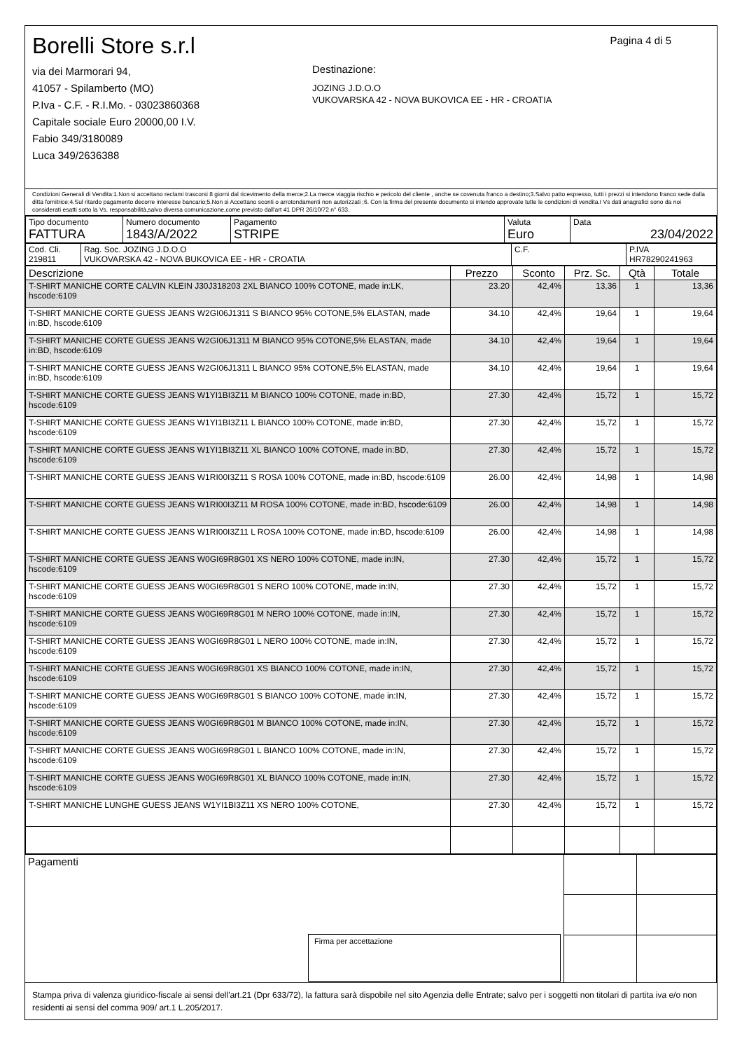Pagina 4 di 5
Borelli Store s.r.l
via dei Marmorari 94,
41057 - Spilamberto (MO)
P.Iva - C.F. - R.I.Mo. - 03023860368
Capitale sociale Euro 20000,00 I.V.
Fabio 349/3180089
Luca 349/2636388
Destinazione:
JOZING J.D.O.O
VUKOVARSKA 42 - NOVA BUKOVICA EE - HR - CROATIA
Condizioni Generali di Vendita:1.Non si accettano reclami trascorsi 8 giorni dal ricevimento della merce;2.La merce viaggia rischio e pericolo del cliente , anche se covenuta franco a destino;3.Salvo patto espresso, tutti i prezzi si intendono franco sede dalla ditta fornitrice;4.Sul ritardo pagamento decorre interesse bancario;5.Non si Accettano sconti o arrotondamenti non autorizzati ;6. Con la firma del presente documento si intendo approvate tutte le condizioni di vendita.I Vs dati anagrafici sono da noi considerati esatti sotto la Vs. responsabilità,salvo diversa comunicazione,come previsto dall'art 41 DPR 26/10/72 n° 633.
| Tipo documento FATTURA | Numero documento 1843/A/2022 | Pagamento STRIPE | Valuta Euro | Data 23/04/2022 |
| Cod. Cli. 219811 | Rag. Soc. JOZING J.D.O.O VUKOVARSKA 42 - NOVA BUKOVICA EE - HR - CROATIA | C.F. | P.IVA HR78290241963 |
| Descrizione | Prezzo | Sconto | Prz. Sc. | Qtà | Totale |
| --- | --- | --- | --- | --- | --- |
| T-SHIRT MANICHE CORTE CALVIN KLEIN J30J318203 2XL BIANCO 100% COTONE, made in:LK, hscode:6109 | 23.20 | 42,4% | 13,36 | 1 | 13,36 |
| T-SHIRT MANICHE CORTE GUESS JEANS W2GI06J1311 S BIANCO 95% COTONE,5% ELASTAN, made in:BD, hscode:6109 | 34.10 | 42,4% | 19,64 | 1 | 19,64 |
| T-SHIRT MANICHE CORTE GUESS JEANS W2GI06J1311 M BIANCO 95% COTONE,5% ELASTAN, made in:BD, hscode:6109 | 34.10 | 42,4% | 19,64 | 1 | 19,64 |
| T-SHIRT MANICHE CORTE GUESS JEANS W2GI06J1311 L BIANCO 95% COTONE,5% ELASTAN, made in:BD, hscode:6109 | 34.10 | 42,4% | 19,64 | 1 | 19,64 |
| T-SHIRT MANICHE CORTE GUESS JEANS W1YI1BI3Z11 M BIANCO 100% COTONE, made in:BD, hscode:6109 | 27.30 | 42,4% | 15,72 | 1 | 15,72 |
| T-SHIRT MANICHE CORTE GUESS JEANS W1YI1BI3Z11 L BIANCO 100% COTONE, made in:BD, hscode:6109 | 27.30 | 42,4% | 15,72 | 1 | 15,72 |
| T-SHIRT MANICHE CORTE GUESS JEANS W1YI1BI3Z11 XL BIANCO 100% COTONE, made in:BD, hscode:6109 | 27.30 | 42,4% | 15,72 | 1 | 15,72 |
| T-SHIRT MANICHE CORTE GUESS JEANS W1RI00I3Z11 S ROSA 100% COTONE, made in:BD, hscode:6109 | 26.00 | 42,4% | 14,98 | 1 | 14,98 |
| T-SHIRT MANICHE CORTE GUESS JEANS W1RI00I3Z11 M ROSA 100% COTONE, made in:BD, hscode:6109 | 26.00 | 42,4% | 14,98 | 1 | 14,98 |
| T-SHIRT MANICHE CORTE GUESS JEANS W1RI00I3Z11 L ROSA 100% COTONE, made in:BD, hscode:6109 | 26.00 | 42,4% | 14,98 | 1 | 14,98 |
| T-SHIRT MANICHE CORTE GUESS JEANS W0GI69R8G01 XS NERO 100% COTONE, made in:IN, hscode:6109 | 27.30 | 42,4% | 15,72 | 1 | 15,72 |
| T-SHIRT MANICHE CORTE GUESS JEANS W0GI69R8G01 S NERO 100% COTONE, made in:IN, hscode:6109 | 27.30 | 42,4% | 15,72 | 1 | 15,72 |
| T-SHIRT MANICHE CORTE GUESS JEANS W0GI69R8G01 M NERO 100% COTONE, made in:IN, hscode:6109 | 27.30 | 42,4% | 15,72 | 1 | 15,72 |
| T-SHIRT MANICHE CORTE GUESS JEANS W0GI69R8G01 L NERO 100% COTONE, made in:IN, hscode:6109 | 27.30 | 42,4% | 15,72 | 1 | 15,72 |
| T-SHIRT MANICHE CORTE GUESS JEANS W0GI69R8G01 XS BIANCO 100% COTONE, made in:IN, hscode:6109 | 27.30 | 42,4% | 15,72 | 1 | 15,72 |
| T-SHIRT MANICHE CORTE GUESS JEANS W0GI69R8G01 S BIANCO 100% COTONE, made in:IN, hscode:6109 | 27.30 | 42,4% | 15,72 | 1 | 15,72 |
| T-SHIRT MANICHE CORTE GUESS JEANS W0GI69R8G01 M BIANCO 100% COTONE, made in:IN, hscode:6109 | 27.30 | 42,4% | 15,72 | 1 | 15,72 |
| T-SHIRT MANICHE CORTE GUESS JEANS W0GI69R8G01 L BIANCO 100% COTONE, made in:IN, hscode:6109 | 27.30 | 42,4% | 15,72 | 1 | 15,72 |
| T-SHIRT MANICHE CORTE GUESS JEANS W0GI69R8G01 XL BIANCO 100% COTONE, made in:IN, hscode:6109 | 27.30 | 42,4% | 15,72 | 1 | 15,72 |
| T-SHIRT MANICHE LUNGHE GUESS JEANS W1YI1BI3Z11 XS NERO 100% COTONE, | 27.30 | 42,4% | 15,72 | 1 | 15,72 |
| Pagamenti Firma per accettazione | | |
Stampa priva di valenza giuridico-fiscale ai sensi dell'art.21 (Dpr 633/72), la fattura sarà dispobile nel sito Agenzia delle Entrate; salvo per i soggetti non titolari di partita iva e/o non residenti ai sensi del comma 909/ art.1 L.205/2017.